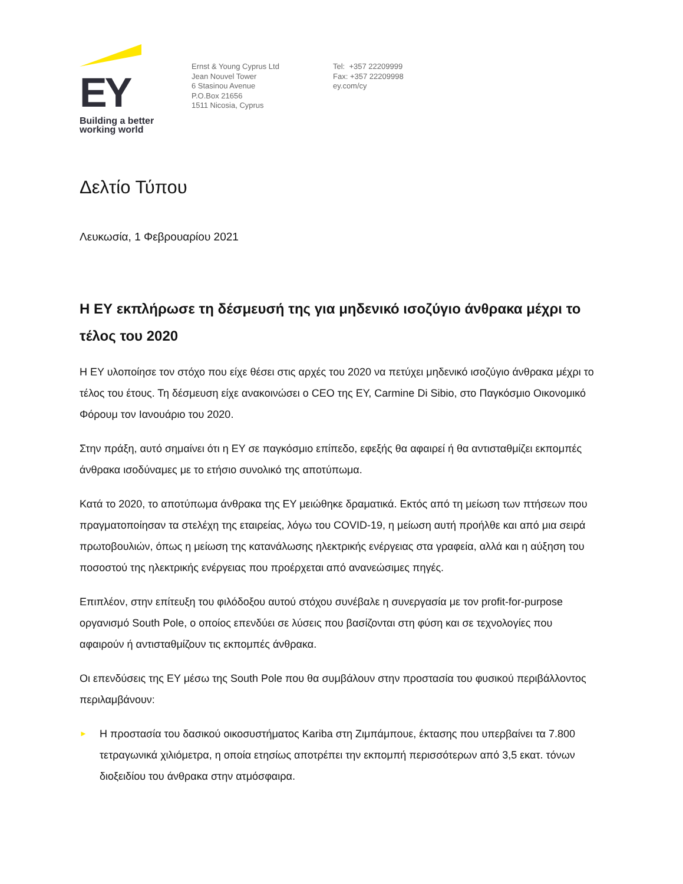EY
Building a better
working world
Ernst & Young Cyprus Ltd
Jean Nouvel Tower
6 Stasinou Avenue
P.O.Box 21656
1511 Nicosia, Cyprus
Tel: +357 22209999
Fax: +357 22209998
ey.com/cy
Δελτίο Τύπου
Λευκωσία, 1 Φεβρουαρίου 2021
Η ΕΥ εκπλήρωσε τη δέσμευσή της για μηδενικό ισοζύγιο άνθρακα μέχρι το τέλος του 2020
Η ΕΥ υλοποίησε τον στόχο που είχε θέσει στις αρχές του 2020 να πετύχει μηδενικό ισοζύγιο άνθρακα μέχρι το τέλος του έτους. Τη δέσμευση είχε ανακοινώσει ο CEO της ΕΥ, Carmine Di Sibio, στο Παγκόσμιο Οικονομικό Φόρουμ τον Ιανουάριο του 2020.
Στην πράξη, αυτό σημαίνει ότι η ΕΥ σε παγκόσμιο επίπεδο, εφεξής θα αφαιρεί ή θα αντισταθμίζει εκπομπές άνθρακα ισοδύναμες με το ετήσιο συνολικό της αποτύπωμα.
Κατά το 2020, το αποτύπωμα άνθρακα της ΕΥ μειώθηκε δραματικά. Εκτός από τη μείωση των πτήσεων που πραγματοποίησαν τα στελέχη της εταιρείας, λόγω του COVID-19, η μείωση αυτή προήλθε και από μια σειρά πρωτοβουλιών, όπως η μείωση της κατανάλωσης ηλεκτρικής ενέργειας στα γραφεία, αλλά και η αύξηση του ποσοστού της ηλεκτρικής ενέργειας που προέρχεται από ανανεώσιμες πηγές.
Επιπλέον, στην επίτευξη του φιλόδοξου αυτού στόχου συνέβαλε η συνεργασία με τον profit-for-purpose οργανισμό South Pole, ο οποίος επενδύει σε λύσεις που βασίζονται στη φύση και σε τεχνολογίες που αφαιρούν ή αντισταθμίζουν τις εκπομπές άνθρακα.
Οι επενδύσεις της ΕΥ μέσω της South Pole που θα συμβάλουν στην προστασία του φυσικού περιβάλλοντος περιλαμβάνουν:
► Η προστασία του δασικού οικοσυστήματος Kariba στη Ζιμπάμπουε, έκτασης που υπερβαίνει τα 7.800 τετραγωνικά χιλιόμετρα, η οποία ετησίως αποτρέπει την εκπομπή περισσότερων από 3,5 εκατ. τόνων διοξειδίου του άνθρακα στην ατμόσφαιρα.